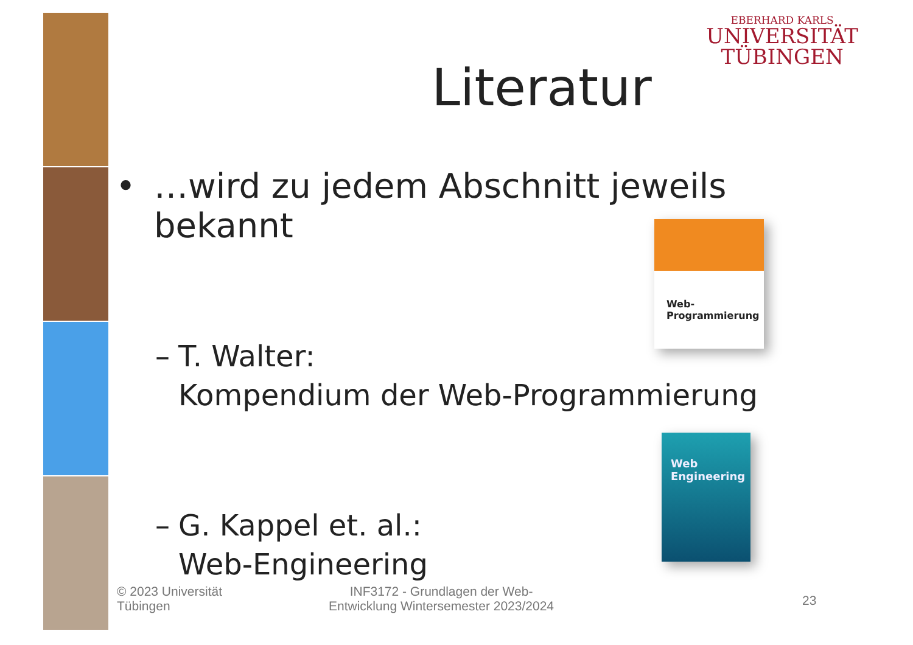EBERHARD KARLS
UNIVERSITÄT
TÜBINGEN
Literatur
• …wird zu jedem Abschnitt jeweils bekannt
– T. Walter:
Kompendium der Web-Programmierung
– G. Kappel et. al.:
Web-Engineering
Web-
Programmierung
Web
Engineering
© 2023 Universität
Tübingen
INF3172 - Grundlagen der Web-
Entwicklung Wintersemester 2023/2024
23